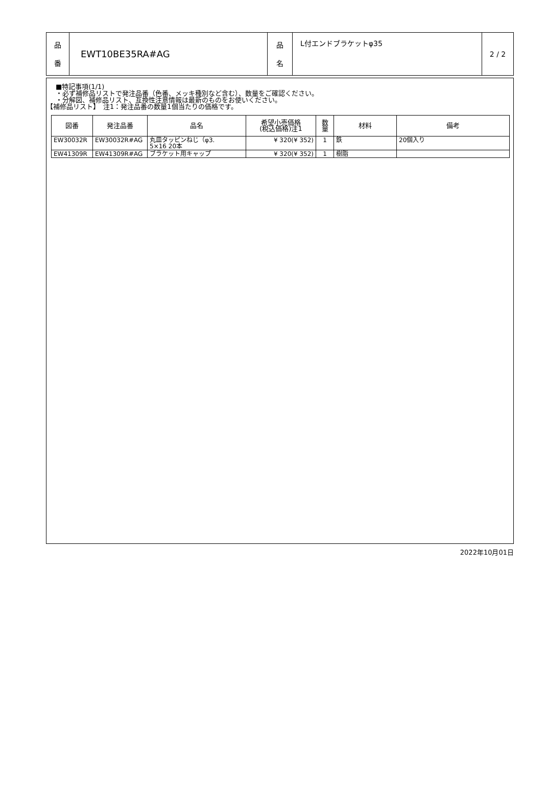| 品 番 | EWT10BE35RA#AG | 品 名 | L付エンドブラケットφ35 | 2 / 2 |
■特記事項(1/1)
・必ず補修品リストで発注品番（色番、メッキ種別など含む）、数量をご確認ください。
・分解図、補修品リスト、互換性注意情報は最新のものをお使いください。
【補修品リスト】　注1：発注品番の数量1個当たりの価格です。
| 図番 | 発注品番 | 品名 | 希望小売価格 (税込価格)注1 | 数 量 | 材料 | 備考 |
| --- | --- | --- | --- | --- | --- | --- |
| EW30032R | EW30032R#AG | 丸皿タッピンねじ（φ3. 5×16 20本 | ¥ 320(¥ 352) | 1 | 鉄 | 20個入り |
| EW41309R | EW41309R#AG | ブラケット用キャップ | ¥ 320(¥ 352) | 1 | 樹脂 | |
2022年10月01日